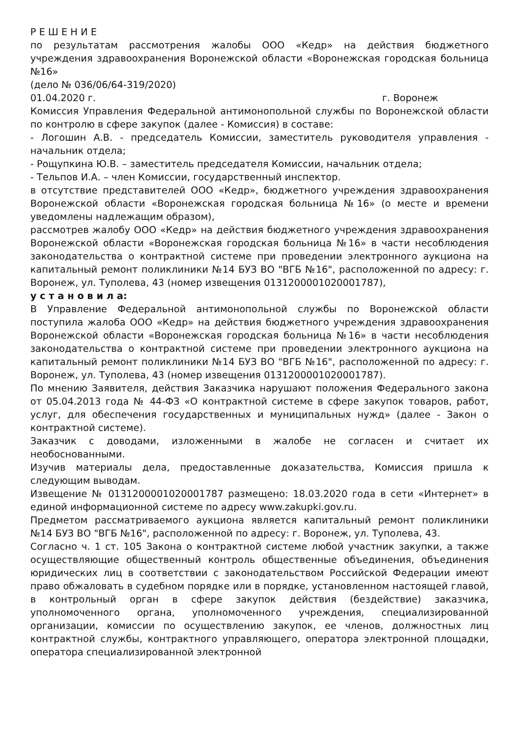Р Е Ш Е Н И Е
по результатам рассмотрения жалобы ООО «Кедр» на действия бюджетного учреждения здравоохранения Воронежской области «Воронежская городская больница №16»
(дело № 036/06/64-319/2020)
01.04.2020 г. г. Воронеж
Комиссия Управления Федеральной антимонопольной службы по Воронежской области по контролю в сфере закупок (далее - Комиссия) в составе:
- Логошин А.В. - председатель Комиссии, заместитель руководителя управления - начальник отдела;
- Рощупкина Ю.В. – заместитель председателя Комиссии, начальник отдела;
- Тельпов И.А. – член Комиссии, государственный инспектор.
в отсутствие представителей ООО «Кедр», бюджетного учреждения здравоохранения Воронежской области «Воронежская городская больница №16» (о месте и времени уведомлены надлежащим образом),
рассмотрев жалобу ООО «Кедр» на действия бюджетного учреждения здравоохранения Воронежской области «Воронежская городская больница №16» в части несоблюдения законодательства о контрактной системе при проведении электронного аукциона на капитальный ремонт поликлиники №14 БУЗ ВО "ВГБ №16", расположенной по адресу: г. Воронеж, ул. Туполева, 43 (номер извещения 0131200001020001787),
у с т а н о в и л а:
В Управление Федеральной антимонопольной службы по Воронежской области поступила жалоба ООО «Кедр» на действия бюджетного учреждения здравоохранения Воронежской области «Воронежская городская больница №16» в части несоблюдения законодательства о контрактной системе при проведении электронного аукциона на капитальный ремонт поликлиники №14 БУЗ ВО "ВГБ №16", расположенной по адресу: г. Воронеж, ул. Туполева, 43 (номер извещения 0131200001020001787).
По мнению Заявителя, действия Заказчика нарушают положения Федерального закона от 05.04.2013 года № 44-ФЗ «О контрактной системе в сфере закупок товаров, работ, услуг, для обеспечения государственных и муниципальных нужд» (далее - Закон о контрактной системе).
Заказчик с доводами, изложенными в жалобе не согласен и считает их необоснованными.
Изучив материалы дела, предоставленные доказательства, Комиссия пришла к следующим выводам.
Извещение № 0131200001020001787 размещено: 18.03.2020 года в сети «Интернет» в единой информационной системе по адресу www.zakupki.gov.ru.
Предметом рассматриваемого аукциона является капитальный ремонт поликлиники №14 БУЗ ВО "ВГБ №16", расположенной по адресу: г. Воронеж, ул. Туполева, 43.
Согласно ч. 1 ст. 105 Закона о контрактной системе любой участник закупки, а также осуществляющие общественный контроль общественные объединения, объединения юридических лиц в соответствии с законодательством Российской Федерации имеют право обжаловать в судебном порядке или в порядке, установленном настоящей главой, в контрольный орган в сфере закупок действия (бездействие) заказчика, уполномоченного органа, уполномоченного учреждения, специализированной организации, комиссии по осуществлению закупок, ее членов, должностных лиц контрактной службы, контрактного управляющего, оператора электронной площадки, оператора специализированной электронной